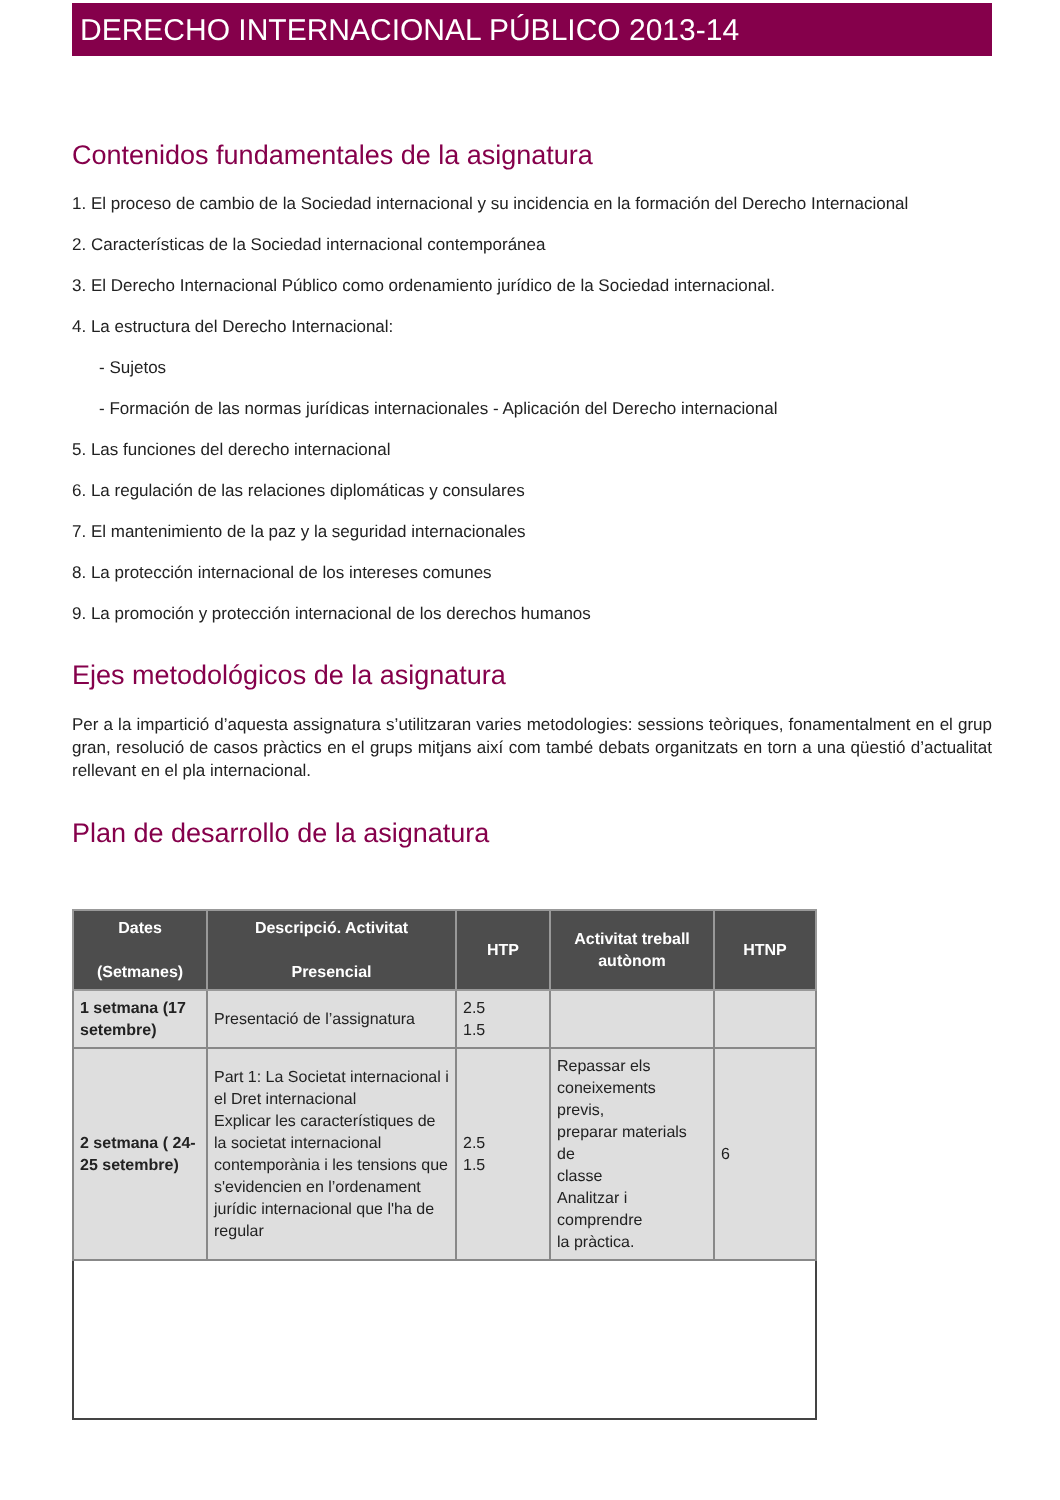DERECHO INTERNACIONAL PÚBLICO 2013-14
Contenidos fundamentales de la asignatura
1. El proceso de cambio de la Sociedad internacional y su incidencia en la formación del Derecho Internacional
2. Características de la Sociedad internacional contemporánea
3. El Derecho Internacional Público como ordenamiento jurídico de la Sociedad internacional.
4. La estructura del Derecho Internacional:
- Sujetos
- Formación de las normas jurídicas internacionales - Aplicación del Derecho internacional
5. Las funciones del derecho internacional
6. La regulación de las relaciones diplomáticas y consulares
7. El mantenimiento de la paz y la seguridad internacionales
8. La protección internacional de los intereses comunes
9. La promoción y protección internacional de los derechos humanos
Ejes metodológicos de la asignatura
Per a la impartició d’aquesta assignatura s’utilitzaran varies metodologies: sessions teòriques, fonamentalment en el grup gran, resolució de casos pràctics en el grups mitjans així com també debats organitzats en torn a una qüestió d’actualitat rellevant en el pla internacional.
Plan de desarrollo de la asignatura
| Dates (Setmanes) | Descripció. Activitat Presencial | HTP | Activitat treball autònom | HTNP |
| --- | --- | --- | --- | --- |
| 1 setmana (17 setembre) | Presentació de l’assignatura | 2.5 1.5 | | |
| 2 setmana ( 24-25 setembre) | Part 1: La Societat internacional i el Dret internacional Explicar les característiques de la societat internacional contemporània i les tensions que s'evidencien en l’ordenament jurídic internacional que l'ha de regular | 2.5 1.5 | Repassar els coneixements previs, preparar materials de classe Analitzar i comprendre la pràctica. | 6 |